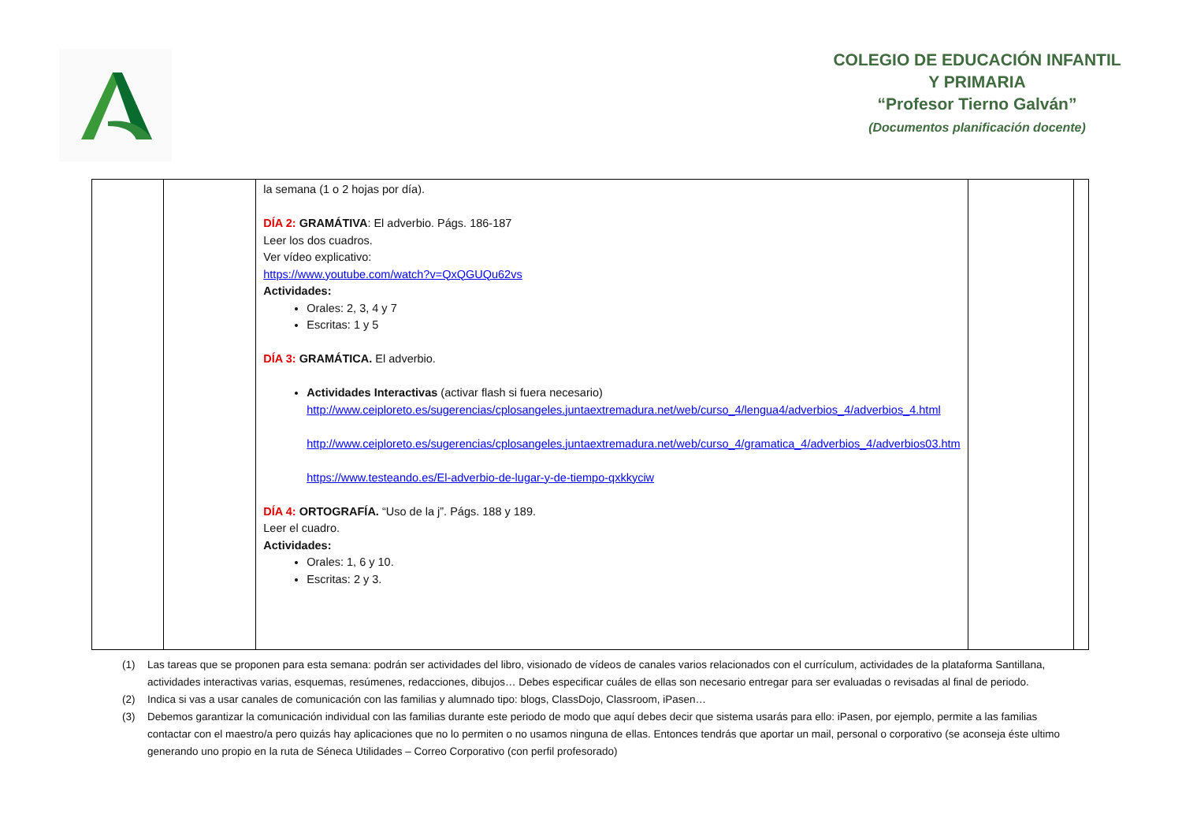COLEGIO DE EDUCACIÓN INFANTIL Y PRIMARIA
“Profesor Tierno Galván”
(Documentos planificación docente)
| | | la semana (1 o 2 hojas por día). DÍA 2: GRAMÁTIVA : El adverbio. Págs. 186-187 Leer los dos cuadros. Ver vídeo explicativo: https://www.youtube.com/watch?v=QxQGUQu62vs Actividades: Orales: 2, 3, 4 y 7 Escritas: 1 y 5 DÍA 3: GRAMÁTICA. El adverbio. Actividades Interactivas (activar flash si fuera necesario) http://www.ceiploreto.es/sugerencias/cplosangeles.juntaextremadura.net/web/curso_4/lengua4/adverbios_4/adverbios_4.html http://www.ceiploreto.es/sugerencias/cplosangeles.juntaextremadura.net/web/curso_4/gramatica_4/adverbios_4/adverbios03.htm https://www.testeando.es/El-adverbio-de-lugar-y-de-tiempo-qxkkyciw DÍA 4: ORTOGRAFÍA. “Uso de la j”. Págs. 188 y 189. Leer el cuadro. Actividades: Orales: 1, 6 y 10. Escritas: 2 y 3. | | |
(1) Las tareas que se proponen para esta semana: podrán ser actividades del libro, visionado de vídeos de canales varios relacionados con el currículum, actividades de la plataforma Santillana, actividades interactivas varias, esquemas, resúmenes, redacciones, dibujos… Debes especificar cuáles de ellas son necesario entregar para ser evaluadas o revisadas al final de periodo.
(2) Indica si vas a usar canales de comunicación con las familias y alumnado tipo: blogs, ClassDojo, Classroom, iPasen…
(3) Debemos garantizar la comunicación individual con las familias durante este periodo de modo que aquí debes decir que sistema usarás para ello: iPasen, por ejemplo, permite a las familias contactar con el maestro/a pero quizás hay aplicaciones que no lo permiten o no usamos ninguna de ellas. Entonces tendrás que aportar un mail, personal o corporativo (se aconseja éste ultimo generando uno propio en la ruta de Séneca Utilidades – Correo Corporativo (con perfil profesorado)